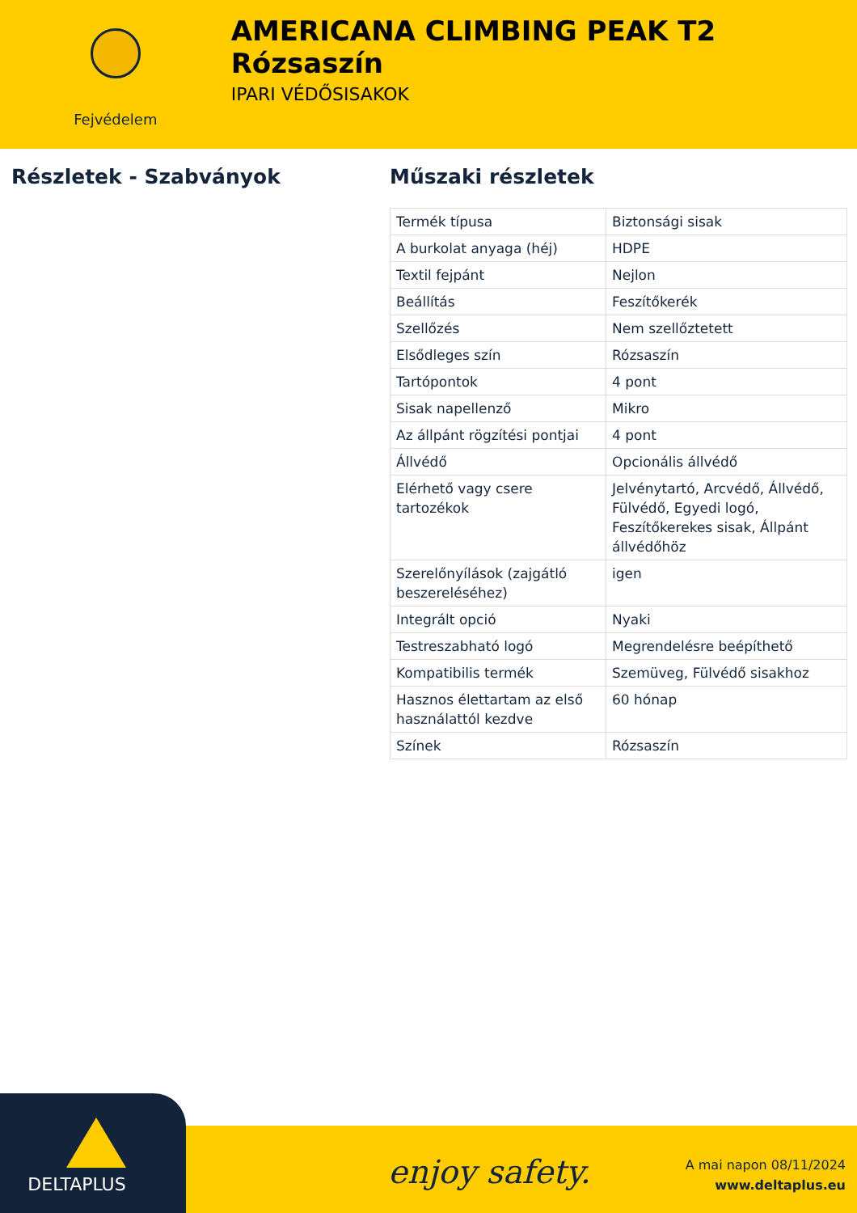Fejvédelem
AMERICANA CLIMBING PEAK T2 Rózsaszín
IPARI VÉDŐSISAKOK
Részletek - Szabványok Műszaki részletek
| Termék típusa | Biztonsági sisak |
| A burkolat anyaga (héj) | HDPE |
| Textil fejpánt | Nejlon |
| Beállítás | Feszítőkerék |
| Szellőzés | Nem szellőztetett |
| Elsődleges szín | Rózsaszín |
| Tartópontok | 4 pont |
| Sisak napellenző | Mikro |
| Az állpánt rögzítési pontjai | 4 pont |
| Állvédő | Opcionális állvédő |
| Elérhető vagy csere tartozékok | Jelvénytartó, Arcvédő, Állvédő, Fülvédő, Egyedi logó, Feszítőkerekes sisak, Állpánt állvédőhöz |
| Szerelőnyílások (zajgátló beszereléséhez) | igen |
| Integrált opció | Nyaki |
| Testreszabható logó | Megrendelésre beépíthető |
| Kompatibilis termék | Szemüveg, Fülvédő sisakhoz |
| Hasznos élettartam az első használattól kezdve | 60 hónap |
| Színek | Rózsaszín |
DELTAPLUS
enjoy safety.
A mai napon 08/11/2024
www.deltaplus.eu